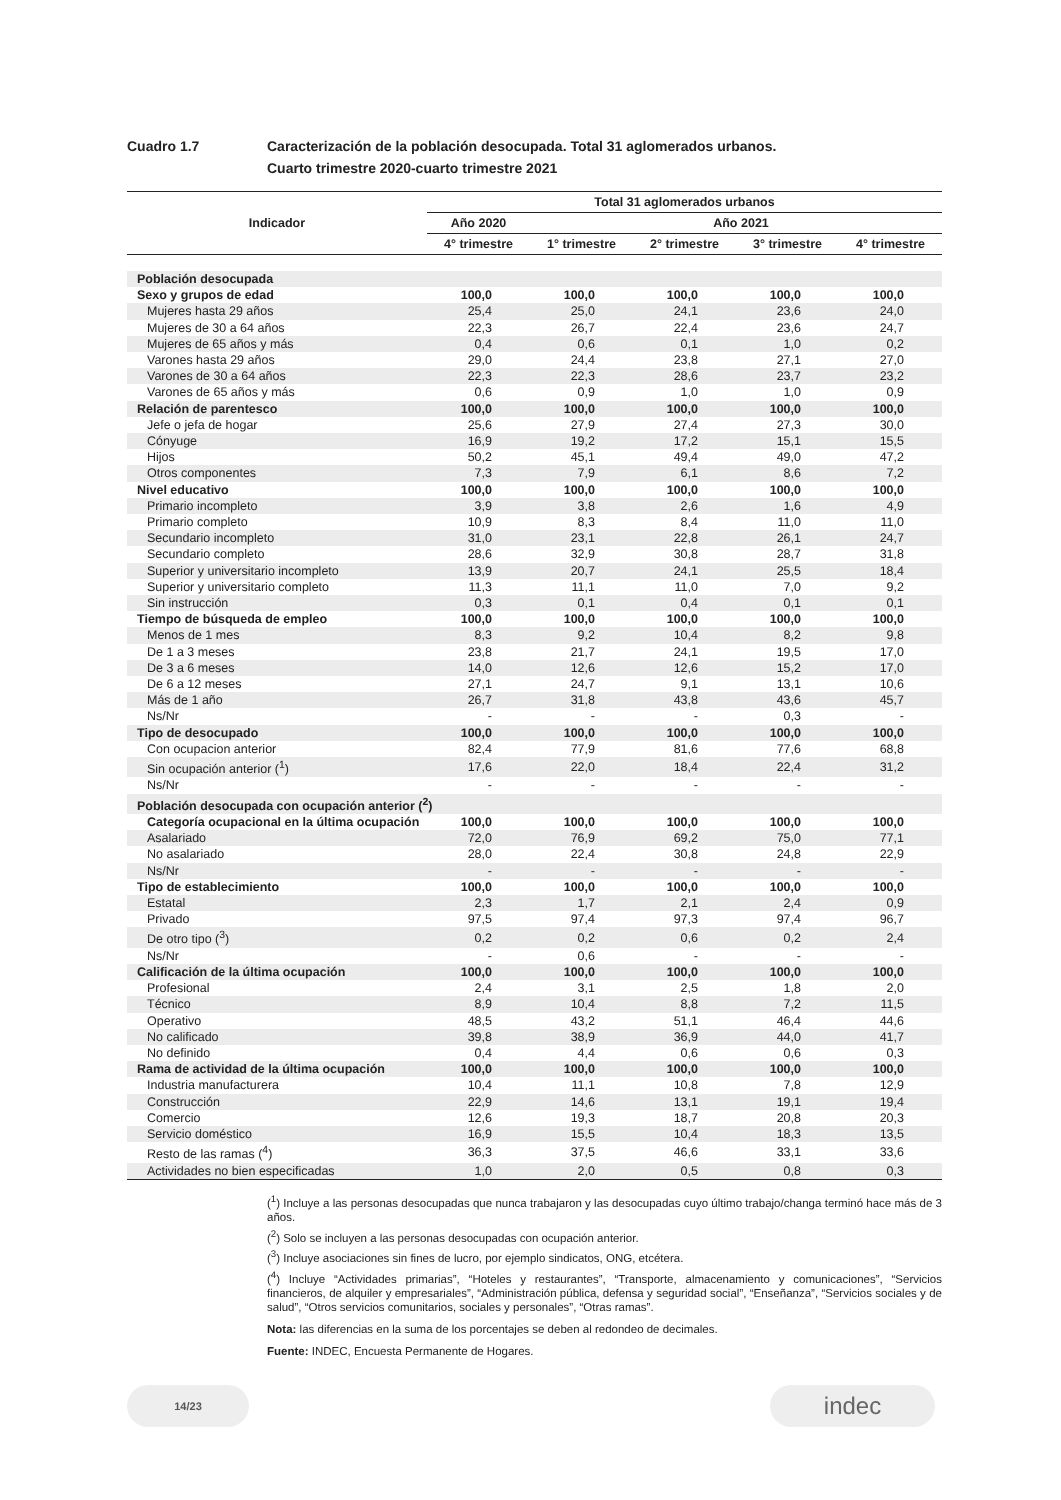Cuadro 1.7 Caracterización de la población desocupada. Total 31 aglomerados urbanos.
Cuarto trimestre 2020-cuarto trimestre 2021
| Indicador | Total 31 aglomerados urbanos | | | | |
| --- | --- | --- | --- | --- | --- |
| | Año 2020 | Año 2021 | | | |
| | 4° trimestre | 1° trimestre | 2° trimestre | 3° trimestre | 4° trimestre |
| Población desocupada | | | | | |
| Sexo y grupos de edad | 100,0 | 100,0 | 100,0 | 100,0 | 100,0 |
| Mujeres hasta 29 años | 25,4 | 25,0 | 24,1 | 23,6 | 24,0 |
| Mujeres de 30 a 64 años | 22,3 | 26,7 | 22,4 | 23,6 | 24,7 |
| Mujeres de 65 años y más | 0,4 | 0,6 | 0,1 | 1,0 | 0,2 |
| Varones hasta 29 años | 29,0 | 24,4 | 23,8 | 27,1 | 27,0 |
| Varones de 30 a 64 años | 22,3 | 22,3 | 28,6 | 23,7 | 23,2 |
| Varones de 65 años y más | 0,6 | 0,9 | 1,0 | 1,0 | 0,9 |
| Relación de parentesco | 100,0 | 100,0 | 100,0 | 100,0 | 100,0 |
| Jefe o jefa de hogar | 25,6 | 27,9 | 27,4 | 27,3 | 30,0 |
| Cónyuge | 16,9 | 19,2 | 17,2 | 15,1 | 15,5 |
| Hijos | 50,2 | 45,1 | 49,4 | 49,0 | 47,2 |
| Otros componentes | 7,3 | 7,9 | 6,1 | 8,6 | 7,2 |
| Nivel educativo | 100,0 | 100,0 | 100,0 | 100,0 | 100,0 |
| Primario incompleto | 3,9 | 3,8 | 2,6 | 1,6 | 4,9 |
| Primario completo | 10,9 | 8,3 | 8,4 | 11,0 | 11,0 |
| Secundario incompleto | 31,0 | 23,1 | 22,8 | 26,1 | 24,7 |
| Secundario completo | 28,6 | 32,9 | 30,8 | 28,7 | 31,8 |
| Superior y universitario incompleto | 13,9 | 20,7 | 24,1 | 25,5 | 18,4 |
| Superior y universitario completo | 11,3 | 11,1 | 11,0 | 7,0 | 9,2 |
| Sin instrucción | 0,3 | 0,1 | 0,4 | 0,1 | 0,1 |
| Tiempo de búsqueda de empleo | 100,0 | 100,0 | 100,0 | 100,0 | 100,0 |
| Menos de 1 mes | 8,3 | 9,2 | 10,4 | 8,2 | 9,8 |
| De 1 a 3 meses | 23,8 | 21,7 | 24,1 | 19,5 | 17,0 |
| De 3 a 6 meses | 14,0 | 12,6 | 12,6 | 15,2 | 17,0 |
| De 6 a 12 meses | 27,1 | 24,7 | 9,1 | 13,1 | 10,6 |
| Más de 1 año | 26,7 | 31,8 | 43,8 | 43,6 | 45,7 |
| Ns/Nr | - | - | - | 0,3 | - |
| Tipo de desocupado | 100,0 | 100,0 | 100,0 | 100,0 | 100,0 |
| Con ocupacion anterior | 82,4 | 77,9 | 81,6 | 77,6 | 68,8 |
| Sin ocupación anterior (<sup>1</sup>) | 17,6 | 22,0 | 18,4 | 22,4 | 31,2 |
| Ns/Nr | - | - | - | - | - |
| Población desocupada con ocupación anterior (<sup>2</sup>) | | | | | |
| Categoría ocupacional en la última ocupación | 100,0 | 100,0 | 100,0 | 100,0 | 100,0 |
| Asalariado | 72,0 | 76,9 | 69,2 | 75,0 | 77,1 |
| No asalariado | 28,0 | 22,4 | 30,8 | 24,8 | 22,9 |
| Ns/Nr | - | - | - | - | - |
| Tipo de establecimiento | 100,0 | 100,0 | 100,0 | 100,0 | 100,0 |
| Estatal | 2,3 | 1,7 | 2,1 | 2,4 | 0,9 |
| Privado | 97,5 | 97,4 | 97,3 | 97,4 | 96,7 |
| De otro tipo (<sup>3</sup>) | 0,2 | 0,2 | 0,6 | 0,2 | 2,4 |
| Ns/Nr | - | 0,6 | - | - | - |
| Calificación de la última ocupación | 100,0 | 100,0 | 100,0 | 100,0 | 100,0 |
| Profesional | 2,4 | 3,1 | 2,5 | 1,8 | 2,0 |
| Técnico | 8,9 | 10,4 | 8,8 | 7,2 | 11,5 |
| Operativo | 48,5 | 43,2 | 51,1 | 46,4 | 44,6 |
| No calificado | 39,8 | 38,9 | 36,9 | 44,0 | 41,7 |
| No definido | 0,4 | 4,4 | 0,6 | 0,6 | 0,3 |
| Rama de actividad de la última ocupación | 100,0 | 100,0 | 100,0 | 100,0 | 100,0 |
| Industria manufacturera | 10,4 | 11,1 | 10,8 | 7,8 | 12,9 |
| Construcción | 22,9 | 14,6 | 13,1 | 19,1 | 19,4 |
| Comercio | 12,6 | 19,3 | 18,7 | 20,8 | 20,3 |
| Servicio doméstico | 16,9 | 15,5 | 10,4 | 18,3 | 13,5 |
| Resto de las ramas (<sup>4</sup>) | 36,3 | 37,5 | 46,6 | 33,1 | 33,6 |
| Actividades no bien especificadas | 1,0 | 2,0 | 0,5 | 0,8 | 0,3 |
(<sup>1</sup>) Incluye a las personas desocupadas que nunca trabajaron y las desocupadas cuyo último trabajo/changa terminó hace más de 3 años.
(<sup>2</sup>) Solo se incluyen a las personas desocupadas con ocupación anterior.
(<sup>3</sup>) Incluye asociaciones sin fines de lucro, por ejemplo sindicatos, ONG, etcétera.
(<sup>4</sup>) Incluye “Actividades primarias”, “Hoteles y restaurantes”, “Transporte, almacenamiento y comunicaciones”, “Servicios financieros, de alquiler y empresariales”, “Administración pública, defensa y seguridad social”, “Enseñanza”, “Servicios sociales y de salud”, “Otros servicios comunitarios, sociales y personales”, “Otras ramas”.
Nota: las diferencias en la suma de los porcentajes se deben al redondeo de decimales.
Fuente: INDEC, Encuesta Permanente de Hogares.
14/23 indec